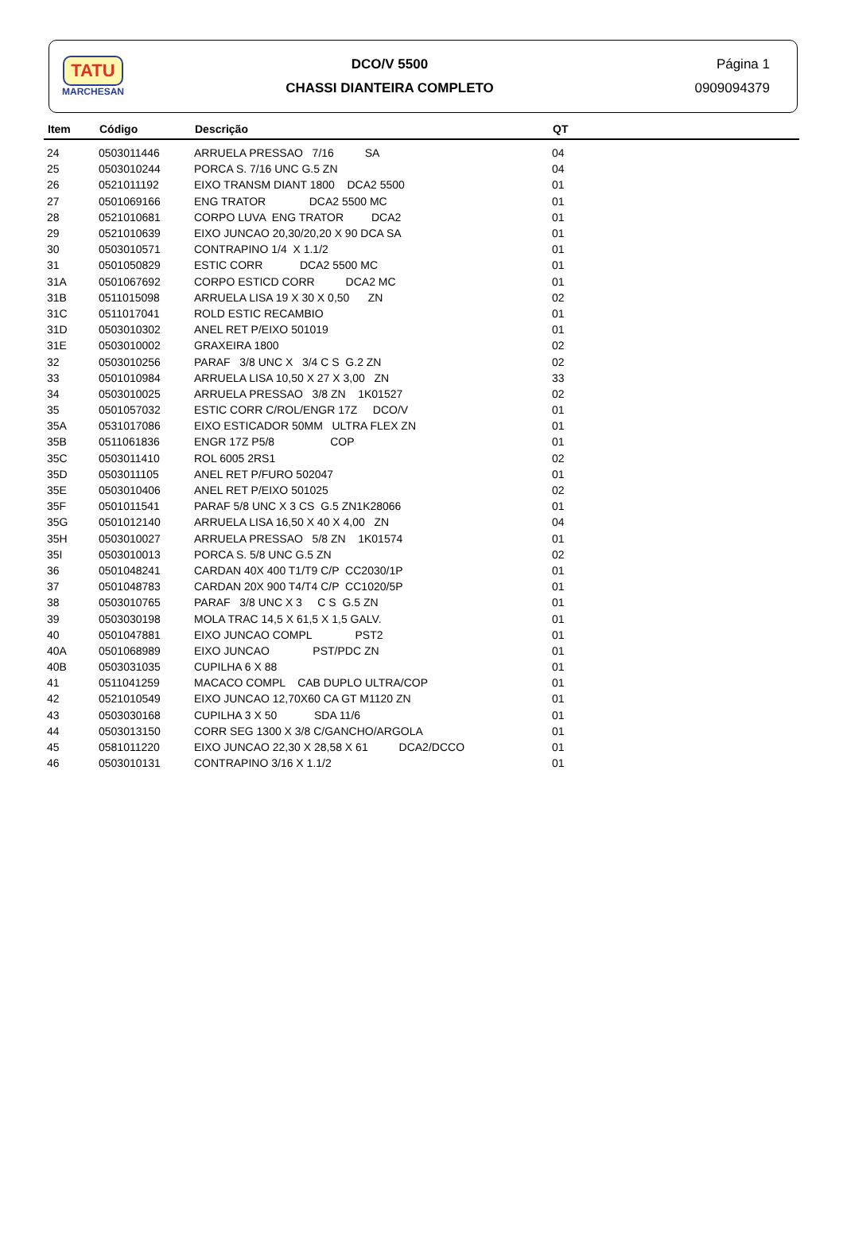TATU
MARCHESAN
DCO/V 5500
CHASSI DIANTEIRA COMPLETO
Página 1
0909094379
| Item | Código | Descrição | QT |
| --- | --- | --- | --- |
| 24 | 0503011446 | ARRUELA PRESSAO 7/16 SA | 04 |
| 25 | 0503010244 | PORCA S. 7/16 UNC G.5 ZN | 04 |
| 26 | 0521011192 | EIXO TRANSM DIANT 1800 DCA2 5500 | 01 |
| 27 | 0501069166 | ENG TRATOR DCA2 5500 MC | 01 |
| 28 | 0521010681 | CORPO LUVA ENG TRATOR DCA2 | 01 |
| 29 | 0521010639 | EIXO JUNCAO 20,30/20,20 X 90 DCA SA | 01 |
| 30 | 0503010571 | CONTRAPINO 1/4 X 1.1/2 | 01 |
| 31 | 0501050829 | ESTIC CORR DCA2 5500 MC | 01 |
| 31A | 0501067692 | CORPO ESTICD CORR DCA2 MC | 01 |
| 31B | 0511015098 | ARRUELA LISA 19 X 30 X 0,50 ZN | 02 |
| 31C | 0511017041 | ROLD ESTIC RECAMBIO | 01 |
| 31D | 0503010302 | ANEL RET P/EIXO 501019 | 01 |
| 31E | 0503010002 | GRAXEIRA 1800 | 02 |
| 32 | 0503010256 | PARAF 3/8 UNC X 3/4 C S G.2 ZN | 02 |
| 33 | 0501010984 | ARRUELA LISA 10,50 X 27 X 3,00 ZN | 33 |
| 34 | 0503010025 | ARRUELA PRESSAO 3/8 ZN 1K01527 | 02 |
| 35 | 0501057032 | ESTIC CORR C/ROL/ENGR 17Z DCO/V | 01 |
| 35A | 0531017086 | EIXO ESTICADOR 50MM ULTRA FLEX ZN | 01 |
| 35B | 0511061836 | ENGR 17Z P5/8 COP | 01 |
| 35C | 0503011410 | ROL 6005 2RS1 | 02 |
| 35D | 0503011105 | ANEL RET P/FURO 502047 | 01 |
| 35E | 0503010406 | ANEL RET P/EIXO 501025 | 02 |
| 35F | 0501011541 | PARAF 5/8 UNC X 3 CS G.5 ZN1K28066 | 01 |
| 35G | 0501012140 | ARRUELA LISA 16,50 X 40 X 4,00 ZN | 04 |
| 35H | 0503010027 | ARRUELA PRESSAO 5/8 ZN 1K01574 | 01 |
| 35I | 0503010013 | PORCA S. 5/8 UNC G.5 ZN | 02 |
| 36 | 0501048241 | CARDAN 40X 400 T1/T9 C/P CC2030/1P | 01 |
| 37 | 0501048783 | CARDAN 20X 900 T4/T4 C/P CC1020/5P | 01 |
| 38 | 0503010765 | PARAF 3/8 UNC X 3 C S G.5 ZN | 01 |
| 39 | 0503030198 | MOLA TRAC 14,5 X 61,5 X 1,5 GALV. | 01 |
| 40 | 0501047881 | EIXO JUNCAO COMPL PST2 | 01 |
| 40A | 0501068989 | EIXO JUNCAO PST/PDC ZN | 01 |
| 40B | 0503031035 | CUPILHA 6 X 88 | 01 |
| 41 | 0511041259 | MACACO COMPL CAB DUPLO ULTRA/COP | 01 |
| 42 | 0521010549 | EIXO JUNCAO 12,70X60 CA GT M1120 ZN | 01 |
| 43 | 0503030168 | CUPILHA 3 X 50 SDA 11/6 | 01 |
| 44 | 0503013150 | CORR SEG 1300 X 3/8 C/GANCHO/ARGOLA | 01 |
| 45 | 0581011220 | EIXO JUNCAO 22,30 X 28,58 X 61 DCA2/DCCO | 01 |
| 46 | 0503010131 | CONTRAPINO 3/16 X 1.1/2 | 01 |